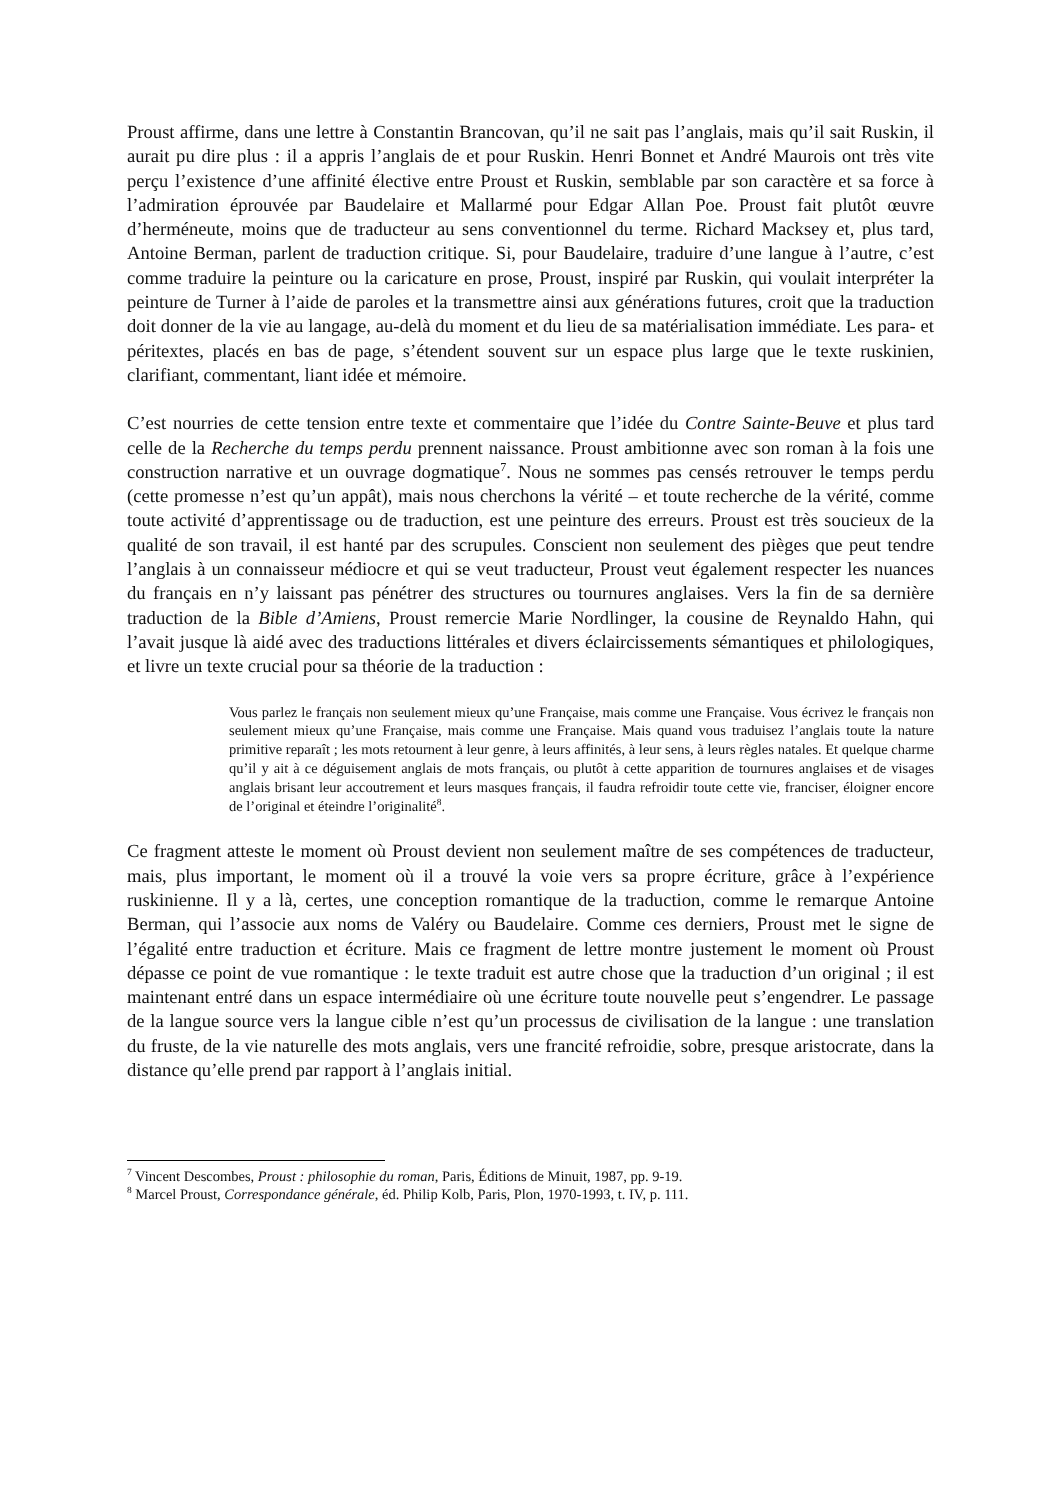Proust affirme, dans une lettre à Constantin Brancovan, qu’il ne sait pas l’anglais, mais qu’il sait Ruskin, il aurait pu dire plus : il a appris l’anglais de et pour Ruskin. Henri Bonnet et André Maurois ont très vite perçu l’existence d’une affinité élective entre Proust et Ruskin, semblable par son caractère et sa force à l’admiration éprouvée par Baudelaire et Mallarmé pour Edgar Allan Poe. Proust fait plutôt œuvre d’herméneute, moins que de traducteur au sens conventionnel du terme. Richard Macksey et, plus tard, Antoine Berman, parlent de traduction critique. Si, pour Baudelaire, traduire d’une langue à l’autre, c’est comme traduire la peinture ou la caricature en prose, Proust, inspiré par Ruskin, qui voulait interpréter la peinture de Turner à l’aide de paroles et la transmettre ainsi aux générations futures, croit que la traduction doit donner de la vie au langage, au-delà du moment et du lieu de sa matérialisation immédiate. Les para- et péritextes, placés en bas de page, s’étendent souvent sur un espace plus large que le texte ruskinien, clarifiant, commentant, liant idée et mémoire.
C’est nourries de cette tension entre texte et commentaire que l’idée du Contre Sainte-Beuve et plus tard celle de la Recherche du temps perdu prennent naissance. Proust ambitionne avec son roman à la fois une construction narrative et un ouvrage dogmatique<sup>7</sup>. Nous ne sommes pas censés retrouver le temps perdu (cette promesse n’est qu’un appât), mais nous cherchons la vérité – et toute recherche de la vérité, comme toute activité d’apprentissage ou de traduction, est une peinture des erreurs. Proust est très soucieux de la qualité de son travail, il est hanté par des scrupules. Conscient non seulement des pièges que peut tendre l’anglais à un connaisseur médiocre et qui se veut traducteur, Proust veut également respecter les nuances du français en n’y laissant pas pénétrer des structures ou tournures anglaises. Vers la fin de sa dernière traduction de la Bible d’Amiens, Proust remercie Marie Nordlinger, la cousine de Reynaldo Hahn, qui l’avait jusque là aidé avec des traductions littérales et divers éclaircissements sémantiques et philologiques, et livre un texte crucial pour sa théorie de la traduction :
Vous parlez le français non seulement mieux qu’une Française, mais comme une Française. Vous écrivez le français non seulement mieux qu’une Française, mais comme une Française. Mais quand vous traduisez l’anglais toute la nature primitive reparaît ; les mots retournent à leur genre, à leurs affinités, à leur sens, à leurs règles natales. Et quelque charme qu’il y ait à ce déguisement anglais de mots français, ou plutôt à cette apparition de tournures anglaises et de visages anglais brisant leur accoutrement et leurs masques français, il faudra refroidir toute cette vie, franciser, éloigner encore de l’original et éteindre l’originalité<sup>8</sup>.
Ce fragment atteste le moment où Proust devient non seulement maître de ses compétences de traducteur, mais, plus important, le moment où il a trouvé la voie vers sa propre écriture, grâce à l’expérience ruskinienne. Il y a là, certes, une conception romantique de la traduction, comme le remarque Antoine Berman, qui l’associe aux noms de Valéry ou Baudelaire. Comme ces derniers, Proust met le signe de l’égalité entre traduction et écriture. Mais ce fragment de lettre montre justement le moment où Proust dépasse ce point de vue romantique : le texte traduit est autre chose que la traduction d’un original ; il est maintenant entré dans un espace intermédiaire où une écriture toute nouvelle peut s’engendrer. Le passage de la langue source vers la langue cible n’est qu’un processus de civilisation de la langue : une translation du fruste, de la vie naturelle des mots anglais, vers une francité refroidie, sobre, presque aristocrate, dans la distance qu’elle prend par rapport à l’anglais initial.
<sup>7</sup> Vincent Descombes, Proust : philosophie du roman, Paris, Éditions de Minuit, 1987, pp. 9-19.
<sup>8</sup> Marcel Proust, Correspondance générale, éd. Philip Kolb, Paris, Plon, 1970-1993, t. IV, p. 111.